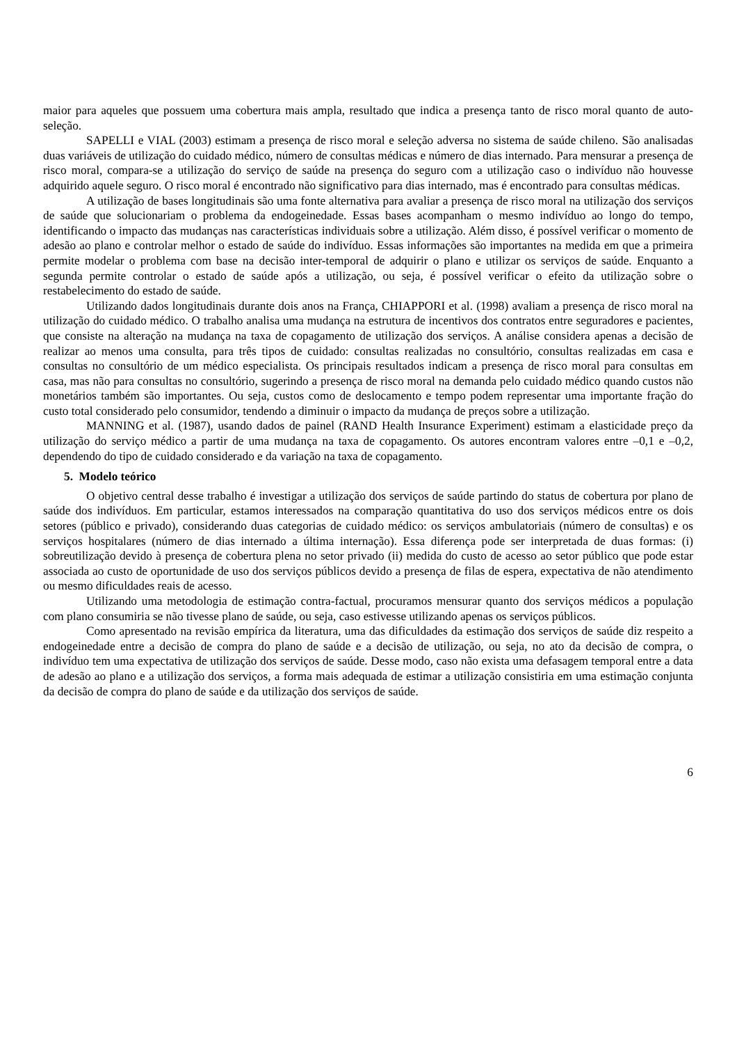maior para aqueles que possuem uma cobertura mais ampla, resultado que indica a presença tanto de risco moral quanto de auto-seleção.
SAPELLI e VIAL (2003) estimam a presença de risco moral e seleção adversa no sistema de saúde chileno. São analisadas duas variáveis de utilização do cuidado médico, número de consultas médicas e número de dias internado. Para mensurar a presença de risco moral, compara-se a utilização do serviço de saúde na presença do seguro com a utilização caso o indivíduo não houvesse adquirido aquele seguro. O risco moral é encontrado não significativo para dias internado, mas é encontrado para consultas médicas.
A utilização de bases longitudinais são uma fonte alternativa para avaliar a presença de risco moral na utilização dos serviços de saúde que solucionariam o problema da endogeinedade. Essas bases acompanham o mesmo indivíduo ao longo do tempo, identificando o impacto das mudanças nas características individuais sobre a utilização. Além disso, é possível verificar o momento de adesão ao plano e controlar melhor o estado de saúde do indivíduo. Essas informações são importantes na medida em que a primeira permite modelar o problema com base na decisão inter-temporal de adquirir o plano e utilizar os serviços de saúde. Enquanto a segunda permite controlar o estado de saúde após a utilização, ou seja, é possível verificar o efeito da utilização sobre o restabelecimento do estado de saúde.
Utilizando dados longitudinais durante dois anos na França, CHIAPPORI et al. (1998) avaliam a presença de risco moral na utilização do cuidado médico. O trabalho analisa uma mudança na estrutura de incentivos dos contratos entre seguradores e pacientes, que consiste na alteração na mudança na taxa de copagamento de utilização dos serviços. A análise considera apenas a decisão de realizar ao menos uma consulta, para três tipos de cuidado: consultas realizadas no consultório, consultas realizadas em casa e consultas no consultório de um médico especialista. Os principais resultados indicam a presença de risco moral para consultas em casa, mas não para consultas no consultório, sugerindo a presença de risco moral na demanda pelo cuidado médico quando custos não monetários também são importantes. Ou seja, custos como de deslocamento e tempo podem representar uma importante fração do custo total considerado pelo consumidor, tendendo a diminuir o impacto da mudança de preços sobre a utilização.
MANNING et al. (1987), usando dados de painel (RAND Health Insurance Experiment) estimam a elasticidade preço da utilização do serviço médico a partir de uma mudança na taxa de copagamento. Os autores encontram valores entre –0,1 e –0,2, dependendo do tipo de cuidado considerado e da variação na taxa de copagamento.
5. Modelo teórico
O objetivo central desse trabalho é investigar a utilização dos serviços de saúde partindo do status de cobertura por plano de saúde dos indivíduos. Em particular, estamos interessados na comparação quantitativa do uso dos serviços médicos entre os dois setores (público e privado), considerando duas categorias de cuidado médico: os serviços ambulatoriais (número de consultas) e os serviços hospitalares (número de dias internado a última internação). Essa diferença pode ser interpretada de duas formas: (i) sobreutilização devido à presença de cobertura plena no setor privado (ii) medida do custo de acesso ao setor público que pode estar associada ao custo de oportunidade de uso dos serviços públicos devido a presença de filas de espera, expectativa de não atendimento ou mesmo dificuldades reais de acesso.
Utilizando uma metodologia de estimação contra-factual, procuramos mensurar quanto dos serviços médicos a população com plano consumiria se não tivesse plano de saúde, ou seja, caso estivesse utilizando apenas os serviços públicos.
Como apresentado na revisão empírica da literatura, uma das dificuldades da estimação dos serviços de saúde diz respeito a endogeinedade entre a decisão de compra do plano de saúde e a decisão de utilização, ou seja, no ato da decisão de compra, o indivíduo tem uma expectativa de utilização dos serviços de saúde. Desse modo, caso não exista uma defasagem temporal entre a data de adesão ao plano e a utilização dos serviços, a forma mais adequada de estimar a utilização consistiria em uma estimação conjunta da decisão de compra do plano de saúde e da utilização dos serviços de saúde.
6